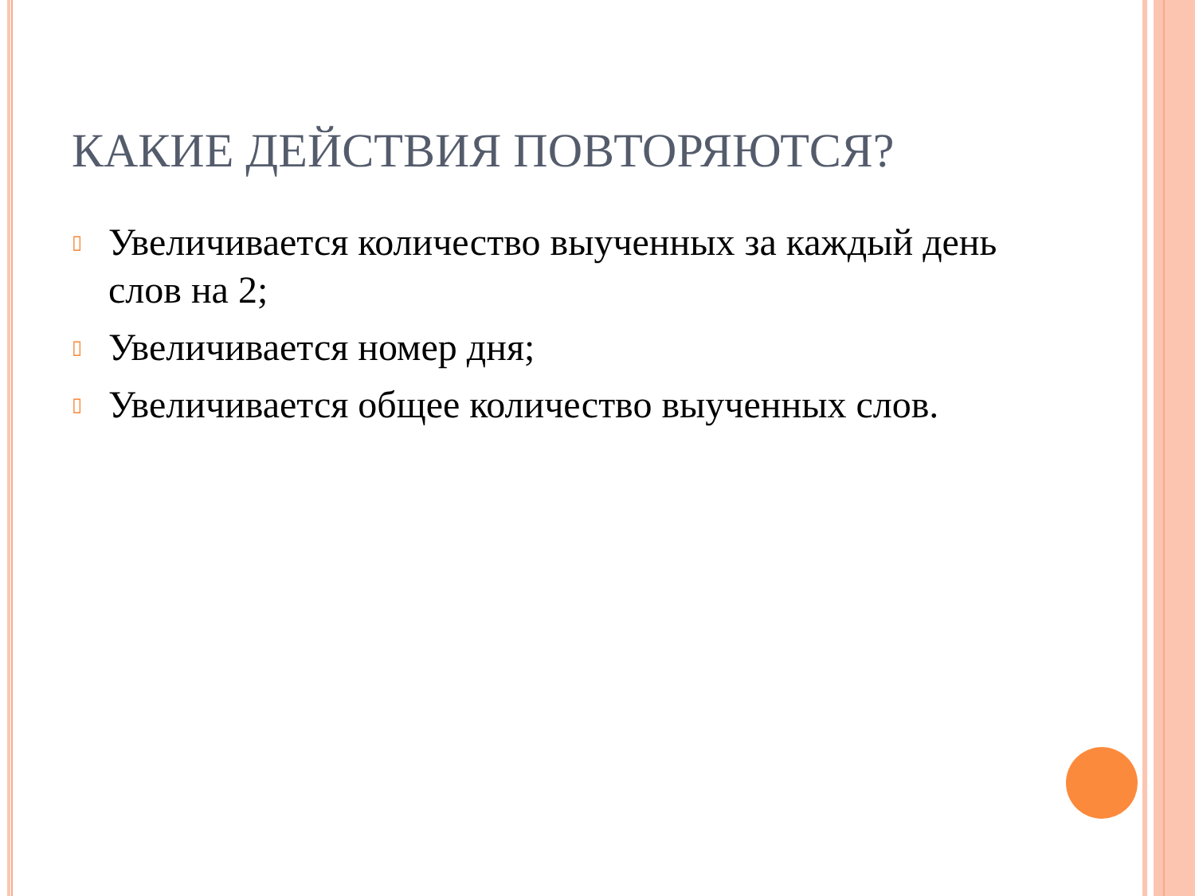КАКИЕ ДЕЙСТВИЯ ПОВТОРЯЮТСЯ?
▯ Увеличивается количество выученных за каждый день слов на 2;
▯ Увеличивается номер дня;
▯ Увеличивается общее количество выученных слов.